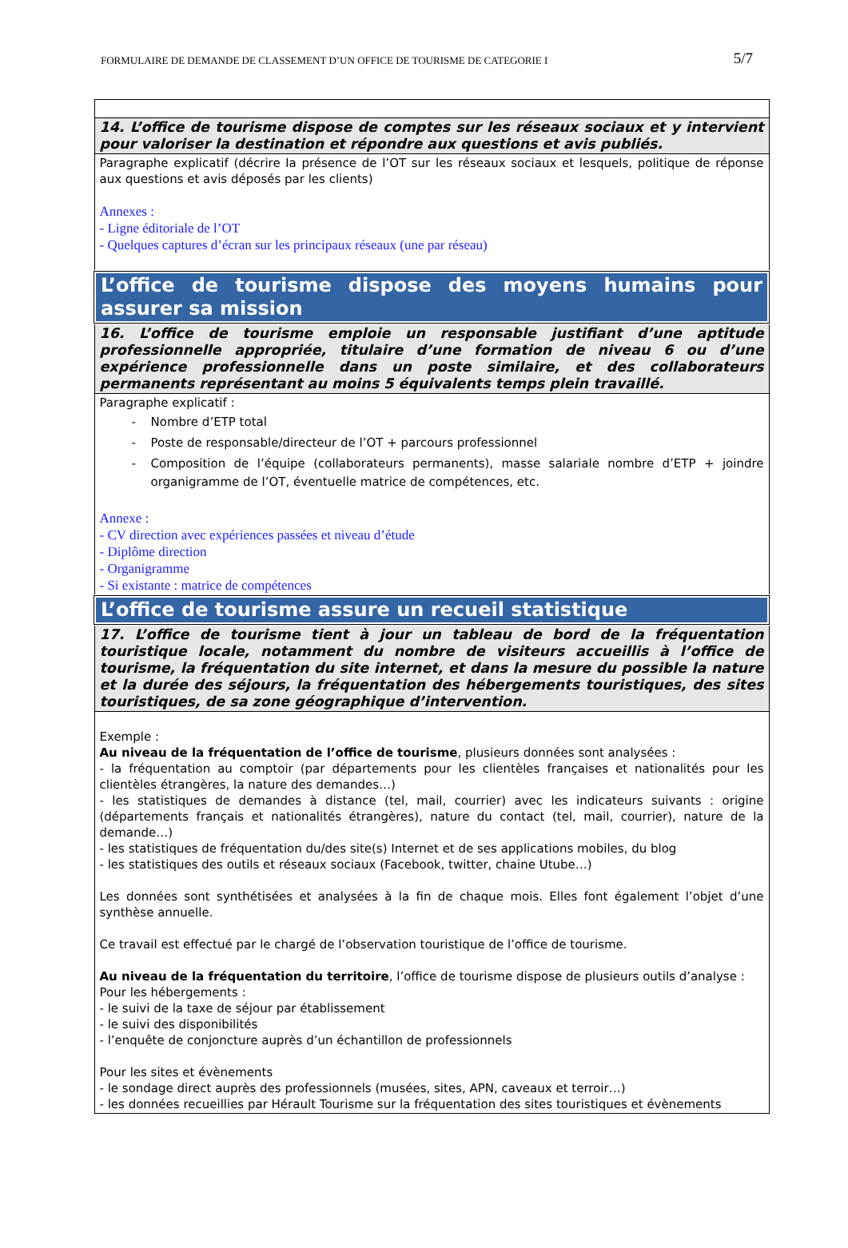FORMULAIRE DE DEMANDE DE CLASSEMENT D’UN OFFICE DE TOURISME DE CATEGORIE I 5/7
| 14. L’office de tourisme dispose de comptes sur les réseaux sociaux et y intervient pour valoriser la destination et répondre aux questions et avis publiés. |
| Paragraphe explicatif (décrire la présence de l’OT sur les réseaux sociaux et lesquels, politique de réponse aux questions et avis déposés par les clients) Annexes : - Ligne éditoriale de l’OT - Quelques captures d’écran sur les principaux réseaux (une par réseau) |
| L’office de tourisme dispose des moyens humains pour assurer sa mission |
| 16. L’office de tourisme emploie un responsable justifiant d’une aptitude professionnelle appropriée, titulaire d’une formation de niveau 6 ou d’une expérience professionnelle dans un poste similaire, et des collaborateurs permanents représentant au moins 5 équivalents temps plein travaillé. |
| Paragraphe explicatif : - Nombre d’ETP total - Poste de responsable/directeur de l’OT + parcours professionnel - Composition de l’équipe (collaborateurs permanents), masse salariale nombre d’ETP + joindre organigramme de l’OT, éventuelle matrice de compétences, etc. Annexe : - CV direction avec expériences passées et niveau d’étude - Diplôme direction - Organigramme - Si existante : matrice de compétences |
| L’office de tourisme assure un recueil statistique |
| 17. L’office de tourisme tient à jour un tableau de bord de la fréquentation touristique locale, notamment du nombre de visiteurs accueillis à l’office de tourisme, la fréquentation du site internet, et dans la mesure du possible la nature et la durée des séjours, la fréquentation des hébergements touristiques, des sites touristiques, de sa zone géographique d’intervention. |
| Exemple : Au niveau de la fréquentation de l’office de tourisme , plusieurs données sont analysées : - la fréquentation au comptoir (par départements pour les clientèles françaises et nationalités pour les clientèles étrangères, la nature des demandes…) - les statistiques de demandes à distance (tel, mail, courrier) avec les indicateurs suivants : origine (départements français et nationalités étrangères), nature du contact (tel, mail, courrier), nature de la demande…) - les statistiques de fréquentation du/des site(s) Internet et de ses applications mobiles, du blog - les statistiques des outils et réseaux sociaux (Facebook, twitter, chaine Utube…) Les données sont synthétisées et analysées à la fin de chaque mois. Elles font également l’objet d’une synthèse annuelle. Ce travail est effectué par le chargé de l’observation touristique de l’office de tourisme. Au niveau de la fréquentation du territoire , l’office de tourisme dispose de plusieurs outils d’analyse : Pour les hébergements : - le suivi de la taxe de séjour par établissement - le suivi des disponibilités - l’enquête de conjoncture auprès d’un échantillon de professionnels Pour les sites et évènements - le sondage direct auprès des professionnels (musées, sites, APN, caveaux et terroir…) - les données recueillies par Hérault Tourisme sur la fréquentation des sites touristiques et évènements |